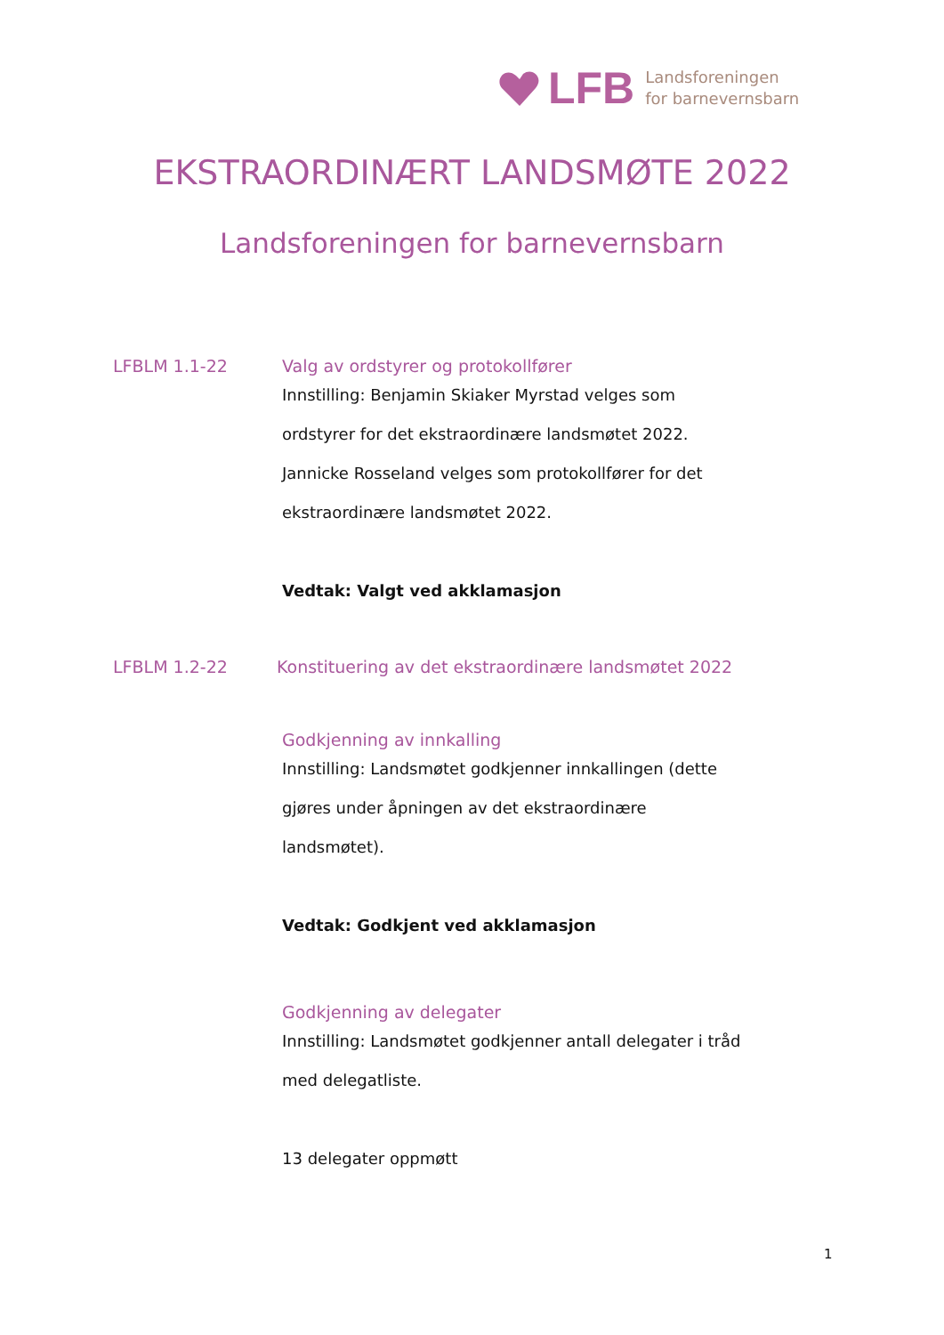LFB
Landsforeningen
for barnevernsbarn
EKSTRAORDINÆRT LANDSMØTE 2022
Landsforeningen for barnevernsbarn
LFBLM 1.1-22 Valg av ordstyrer og protokollfører
Innstilling: Benjamin Skiaker Myrstad velges som
ordstyrer for det ekstraordinære landsmøtet 2022.
Jannicke Rosseland velges som protokollfører for det
ekstraordinære landsmøtet 2022.
Vedtak: Valgt ved akklamasjon
LFBLM 1.2-22 Konstituering av det ekstraordinære landsmøtet 2022
Godkjenning av innkalling
Innstilling: Landsmøtet godkjenner innkallingen (dette
gjøres under åpningen av det ekstraordinære
landsmøtet).
Vedtak: Godkjent ved akklamasjon
Godkjenning av delegater
Innstilling: Landsmøtet godkjenner antall delegater i tråd
med delegatliste.
13 delegater oppmøtt
1